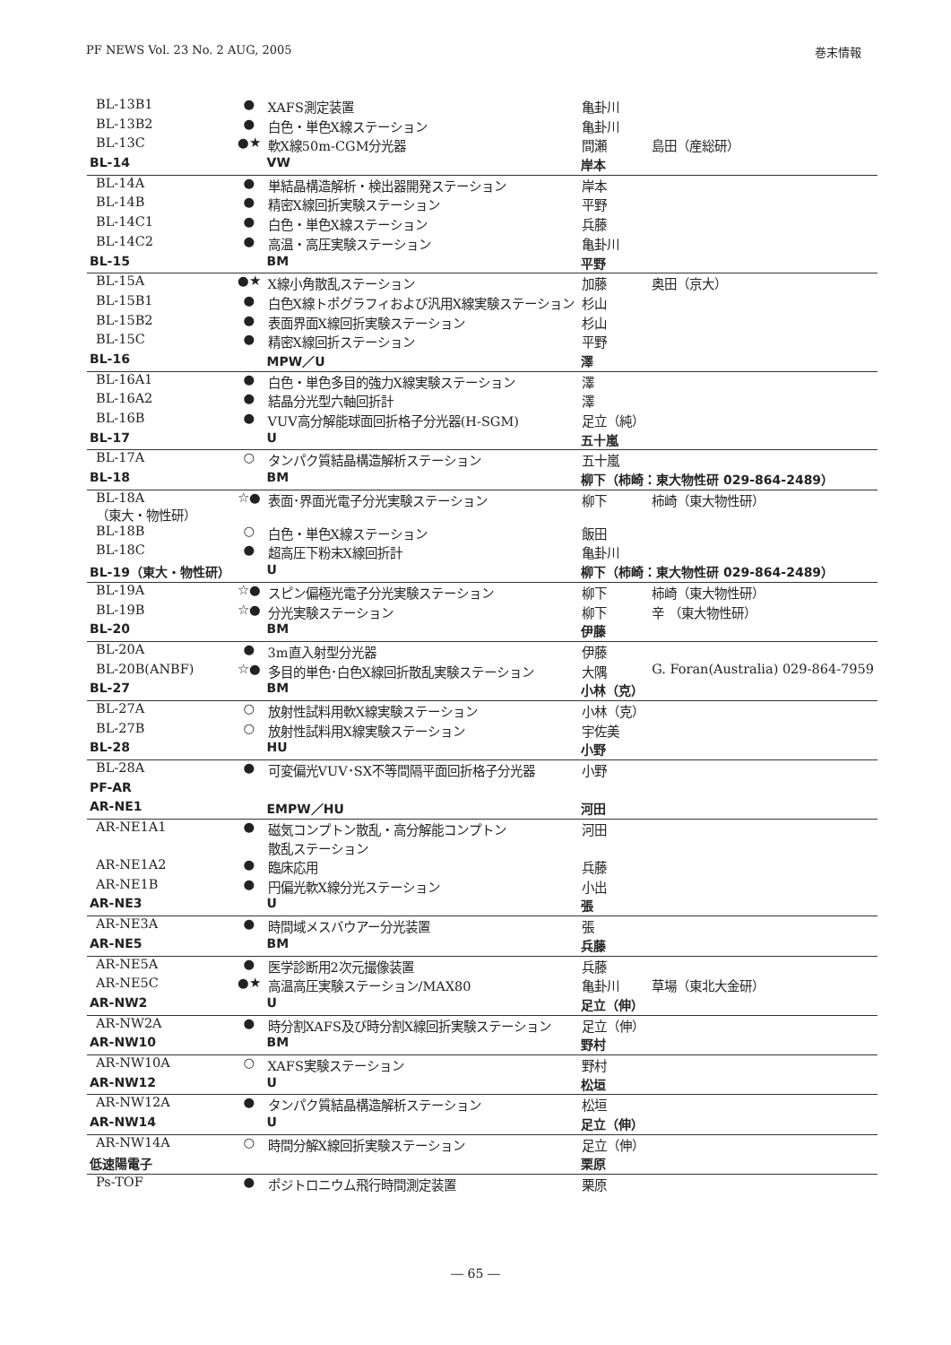PF NEWS Vol. 23 No. 2 AUG, 2005 巻末情報
| BL-13B1 | ● | XAFS測定装置 | 亀卦川 | |
| BL-13B2 | ● | 白色・単色X線ステーション | 亀卦川 | |
| BL-13C | ●★ | 軟X線50m-CGM分光器 | 間瀬 | 島田（産総研） |
| BL-14 | | VW | 岸本 | |
| BL-14A | ● | 単結晶構造解析・検出器開発ステーション | 岸本 | |
| BL-14B | ● | 精密X線回折実験ステーション | 平野 | |
| BL-14C1 | ● | 白色・単色X線ステーション | 兵藤 | |
| BL-14C2 | ● | 高温・高圧実験ステーション | 亀卦川 | |
| BL-15 | | BM | 平野 | |
| BL-15A | ●★ | X線小角散乱ステーション | 加藤 | 奥田（京大） |
| BL-15B1 | ● | 白色X線トポグラフィおよび汎用X線実験ステーション | 杉山 | |
| BL-15B2 | ● | 表面界面X線回折実験ステーション | 杉山 | |
| BL-15C | ● | 精密X線回折ステーション | 平野 | |
| BL-16 | | MPW／U | 澤 | |
| BL-16A1 | ● | 白色・単色多目的強力X線実験ステーション | 澤 | |
| BL-16A2 | ● | 結晶分光型六軸回折計 | 澤 | |
| BL-16B | ● | VUV高分解能球面回折格子分光器(H-SGM) | 足立（純） | |
| BL-17 | | U | 五十嵐 | |
| BL-17A | ○ | タンパク質結晶構造解析ステーション | 五十嵐 | |
| BL-18 | | BM | 柳下（柿崎：東大物性研 029-864-2489） | |
| BL-18A （東大・物性研） | ☆● | 表面･界面光電子分光実験ステーション | 柳下 | 柿崎（東大物性研） |
| BL-18B | ○ | 白色・単色X線ステーション | 飯田 | |
| BL-18C | ● | 超高圧下粉末X線回折計 | 亀卦川 | |
| BL-19（東大・物性研） | | U | 柳下（柿崎：東大物性研 029-864-2489） | |
| BL-19A | ☆● | スピン偏極光電子分光実験ステーション | 柳下 | 柿崎（東大物性研） |
| BL-19B | ☆● | 分光実験ステーション | 柳下 | 辛 （東大物性研） |
| BL-20 | | BM | 伊藤 | |
| BL-20A | ● | 3m直入射型分光器 | 伊藤 | |
| BL-20B(ANBF) | ☆● | 多目的単色･白色X線回折散乱実験ステーション | 大隅 | G. Foran(Australia) 029-864-7959 |
| BL-27 | | BM | 小林（克） | |
| BL-27A | ○ | 放射性試料用軟X線実験ステーション | 小林（克） | |
| BL-27B | ○ | 放射性試料用X線実験ステーション | 宇佐美 | |
| BL-28 | | HU | 小野 | |
| BL-28A | ● | 可変偏光VUV･SX不等間隔平面回折格子分光器 | 小野 | |
| PF-AR | | | | |
| AR-NE1 | | EMPW／HU | 河田 | |
| AR-NE1A1 | ● | 磁気コンプトン散乱・高分解能コンプトン 散乱ステーション | 河田 | |
| AR-NE1A2 | ● | 臨床応用 | 兵藤 | |
| AR-NE1B | ● | 円偏光軟X線分光ステーション | 小出 | |
| AR-NE3 | | U | 張 | |
| AR-NE3A | ● | 時間域メスバウアー分光装置 | 張 | |
| AR-NE5 | | BM | 兵藤 | |
| AR-NE5A | ● | 医学診断用2次元撮像装置 | 兵藤 | |
| AR-NE5C | ●★ | 高温高圧実験ステーション/MAX80 | 亀卦川 | 草場（東北大金研） |
| AR-NW2 | | U | 足立（伸） | |
| AR-NW2A | ● | 時分割XAFS及び時分割X線回折実験ステーション | 足立（伸） | |
| AR-NW10 | | BM | 野村 | |
| AR-NW10A | ○ | XAFS実験ステーション | 野村 | |
| AR-NW12 | | U | 松垣 | |
| AR-NW12A | ● | タンパク質結晶構造解析ステーション | 松垣 | |
| AR-NW14 | | U | 足立（伸） | |
| AR-NW14A | ○ | 時間分解X線回折実験ステーション | 足立（伸） | |
| 低速陽電子 | | | 栗原 | |
| Ps-TOF | ● | ポジトロニウム飛行時間測定装置 | 栗原 | |
― 65 ―